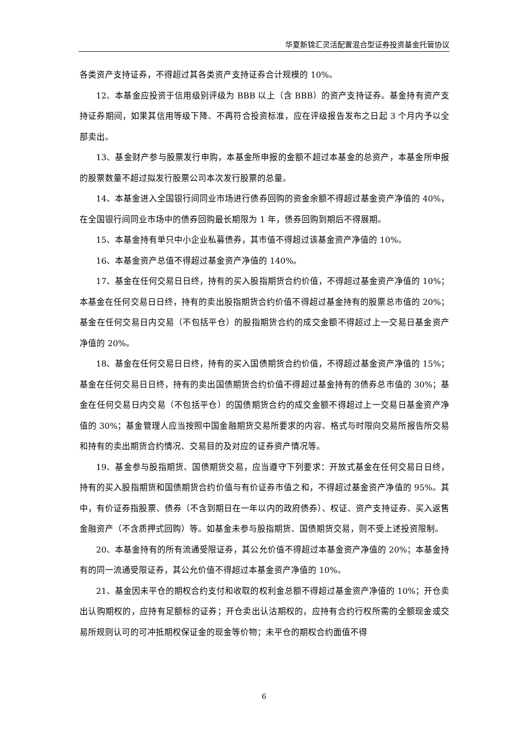华夏新锦汇灵活配置混合型证券投资基金托管协议
各类资产支持证券，不得超过其各类资产支持证券合计规模的 10%。
12、本基金应投资于信用级别评级为 BBB 以上（含 BBB）的资产支持证券。基金持有资产支持证券期间，如果其信用等级下降、不再符合投资标准，应在评级报告发布之日起 3 个月内予以全部卖出。
13、基金财产参与股票发行申购，本基金所申报的金额不超过本基金的总资产，本基金所申报的股票数量不超过拟发行股票公司本次发行股票的总量。
14、本基金进入全国银行间同业市场进行债券回购的资金余额不得超过基金资产净值的 40%，在全国银行间同业市场中的债券回购最长期限为 1 年，债券回购到期后不得展期。
15、本基金持有单只中小企业私募债券，其市值不得超过该基金资产净值的 10%。
16、本基金资产总值不得超过基金资产净值的 140%。
17、基金在任何交易日日终，持有的买入股指期货合约价值，不得超过基金资产净值的 10%；本基金在任何交易日日终，持有的卖出股指期货合约价值不得超过基金持有的股票总市值的 20%；基金在任何交易日内交易（不包括平仓）的股指期货合约的成交金额不得超过上一交易日基金资产净值的 20%。
18、基金在任何交易日日终，持有的买入国债期货合约价值，不得超过基金资产净值的 15%；基金在任何交易日日终，持有的卖出国债期货合约价值不得超过基金持有的债券总市值的 30%；基金在任何交易日内交易（不包括平仓）的国债期货合约的成交金额不得超过上一交易日基金资产净值的 30%；基金管理人应当按照中国金融期货交易所要求的内容、格式与时限向交易所报告所交易和持有的卖出期货合约情况、交易目的及对应的证券资产情况等。
19、基金参与股指期货、国债期货交易，应当遵守下列要求：开放式基金在任何交易日日终，持有的买入股指期货和国债期货合约价值与有价证券市值之和，不得超过基金资产净值的 95%。其中，有价证券指股票、债券（不含到期日在一年以内的政府债券）、权证、资产支持证券、买入返售金融资产（不含质押式回购）等。如基金未参与股指期货、国债期货交易，则不受上述投资限制。
20、本基金持有的所有流通受限证券，其公允价值不得超过本基金资产净值的 20%；本基金持有的同一流通受限证券，其公允价值不得超过本基金资产净值的 10%。
21、基金因未平仓的期权合约支付和收取的权利金总额不得超过基金资产净值的 10%；开仓卖出认购期权的，应持有足额标的证券；开仓卖出认沽期权的，应持有合约行权所需的全额现金或交易所规则认可的可冲抵期权保证金的现金等价物；未平仓的期权合约面值不得
6